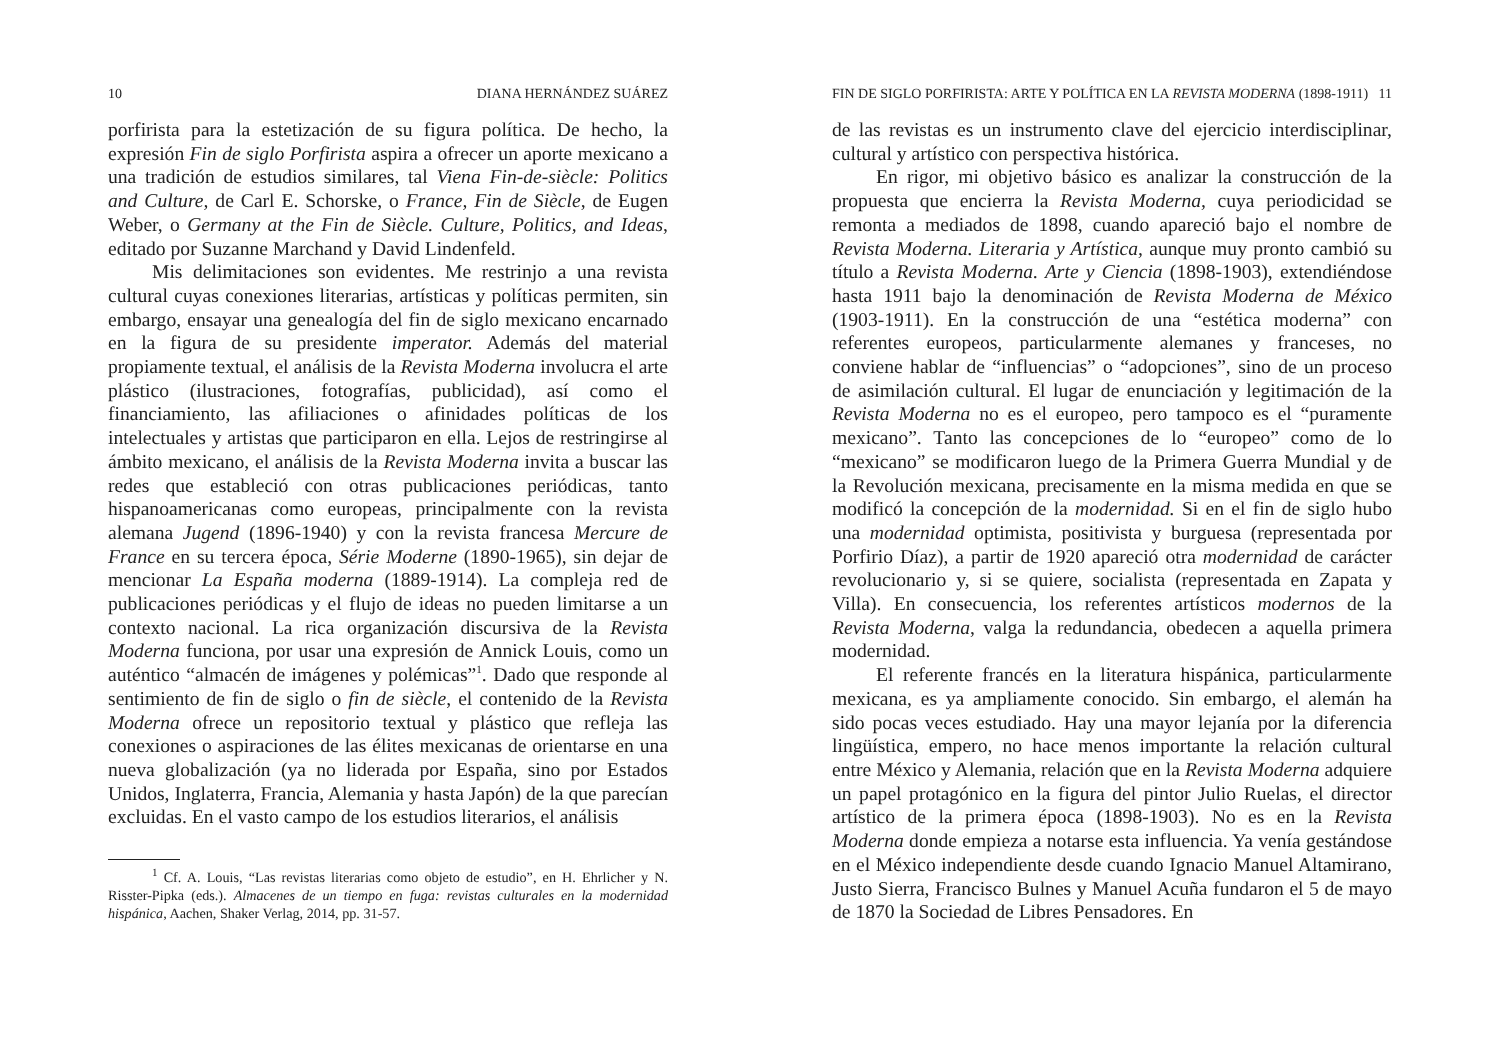10 DIANA HERNÁNDEZ SUÁREZ
porfirista para la estetización de su figura política. De hecho, la expresión Fin de siglo Porfirista aspira a ofrecer un aporte mexicano a una tradición de estudios similares, tal Viena Fin-de-siècle: Politics and Culture, de Carl E. Schorske, o France, Fin de Siècle, de Eugen Weber, o Germany at the Fin de Siècle. Culture, Politics, and Ideas, editado por Suzanne Marchand y David Lindenfeld.
Mis delimitaciones son evidentes. Me restrinjo a una revista cultural cuyas conexiones literarias, artísticas y políticas permiten, sin embargo, ensayar una genealogía del fin de siglo mexicano encarnado en la figura de su presidente imperator. Además del material propiamente textual, el análisis de la Revista Moderna involucra el arte plástico (ilustraciones, fotografías, publicidad), así como el financiamiento, las afiliaciones o afinidades políticas de los intelectuales y artistas que participaron en ella. Lejos de restringirse al ámbito mexicano, el análisis de la Revista Moderna invita a buscar las redes que estableció con otras publicaciones periódicas, tanto hispanoamericanas como europeas, principalmente con la revista alemana Jugend (1896-1940) y con la revista francesa Mercure de France en su tercera época, Série Moderne (1890-1965), sin dejar de mencionar La España moderna (1889-1914). La compleja red de publicaciones periódicas y el flujo de ideas no pueden limitarse a un contexto nacional. La rica organización discursiva de la Revista Moderna funciona, por usar una expresión de Annick Louis, como un auténtico “almacén de imágenes y polémicas”<sup>1</sup>. Dado que responde al sentimiento de fin de siglo o fin de siècle, el contenido de la Revista Moderna ofrece un repositorio textual y plástico que refleja las conexiones o aspiraciones de las élites mexicanas de orientarse en una nueva globalización (ya no liderada por España, sino por Estados Unidos, Inglaterra, Francia, Alemania y hasta Japón) de la que parecían excluidas. En el vasto campo de los estudios literarios, el análisis
<sup>1</sup> Cf. A. Louis, “Las revistas literarias como objeto de estudio”, en H. Ehrlicher y N. Risster-Pipka (eds.). Almacenes de un tiempo en fuga: revistas culturales en la modernidad hispánica, Aachen, Shaker Verlag, 2014, pp. 31-57.
FIN DE SIGLO PORFIRISTA: ARTE Y POLÍTICA EN LA REVISTA MODERNA (1898-1911) 11
de las revistas es un instrumento clave del ejercicio interdisciplinar, cultural y artístico con perspectiva histórica.
En rigor, mi objetivo básico es analizar la construcción de la propuesta que encierra la Revista Moderna, cuya periodicidad se remonta a mediados de 1898, cuando apareció bajo el nombre de Revista Moderna. Literaria y Artística, aunque muy pronto cambió su título a Revista Moderna. Arte y Ciencia (1898-1903), extendiéndose hasta 1911 bajo la denominación de Revista Moderna de México (1903-1911). En la construcción de una “estética moderna” con referentes europeos, particularmente alemanes y franceses, no conviene hablar de “influencias” o “adopciones”, sino de un proceso de asimilación cultural. El lugar de enunciación y legitimación de la Revista Moderna no es el europeo, pero tampoco es el “puramente mexicano”. Tanto las concepciones de lo “europeo” como de lo “mexicano” se modificaron luego de la Primera Guerra Mundial y de la Revolución mexicana, precisamente en la misma medida en que se modificó la concepción de la modernidad. Si en el fin de siglo hubo una modernidad optimista, positivista y burguesa (representada por Porfirio Díaz), a partir de 1920 apareció otra modernidad de carácter revolucionario y, si se quiere, socialista (representada en Zapata y Villa). En consecuencia, los referentes artísticos modernos de la Revista Moderna, valga la redundancia, obedecen a aquella primera modernidad.
El referente francés en la literatura hispánica, particularmente mexicana, es ya ampliamente conocido. Sin embargo, el alemán ha sido pocas veces estudiado. Hay una mayor lejanía por la diferencia lingüística, empero, no hace menos importante la relación cultural entre México y Alemania, relación que en la Revista Moderna adquiere un papel protagónico en la figura del pintor Julio Ruelas, el director artístico de la primera época (1898-1903). No es en la Revista Moderna donde empieza a notarse esta influencia. Ya venía gestándose en el México independiente desde cuando Ignacio Manuel Altamirano, Justo Sierra, Francisco Bulnes y Manuel Acuña fundaron el 5 de mayo de 1870 la Sociedad de Libres Pensadores. En